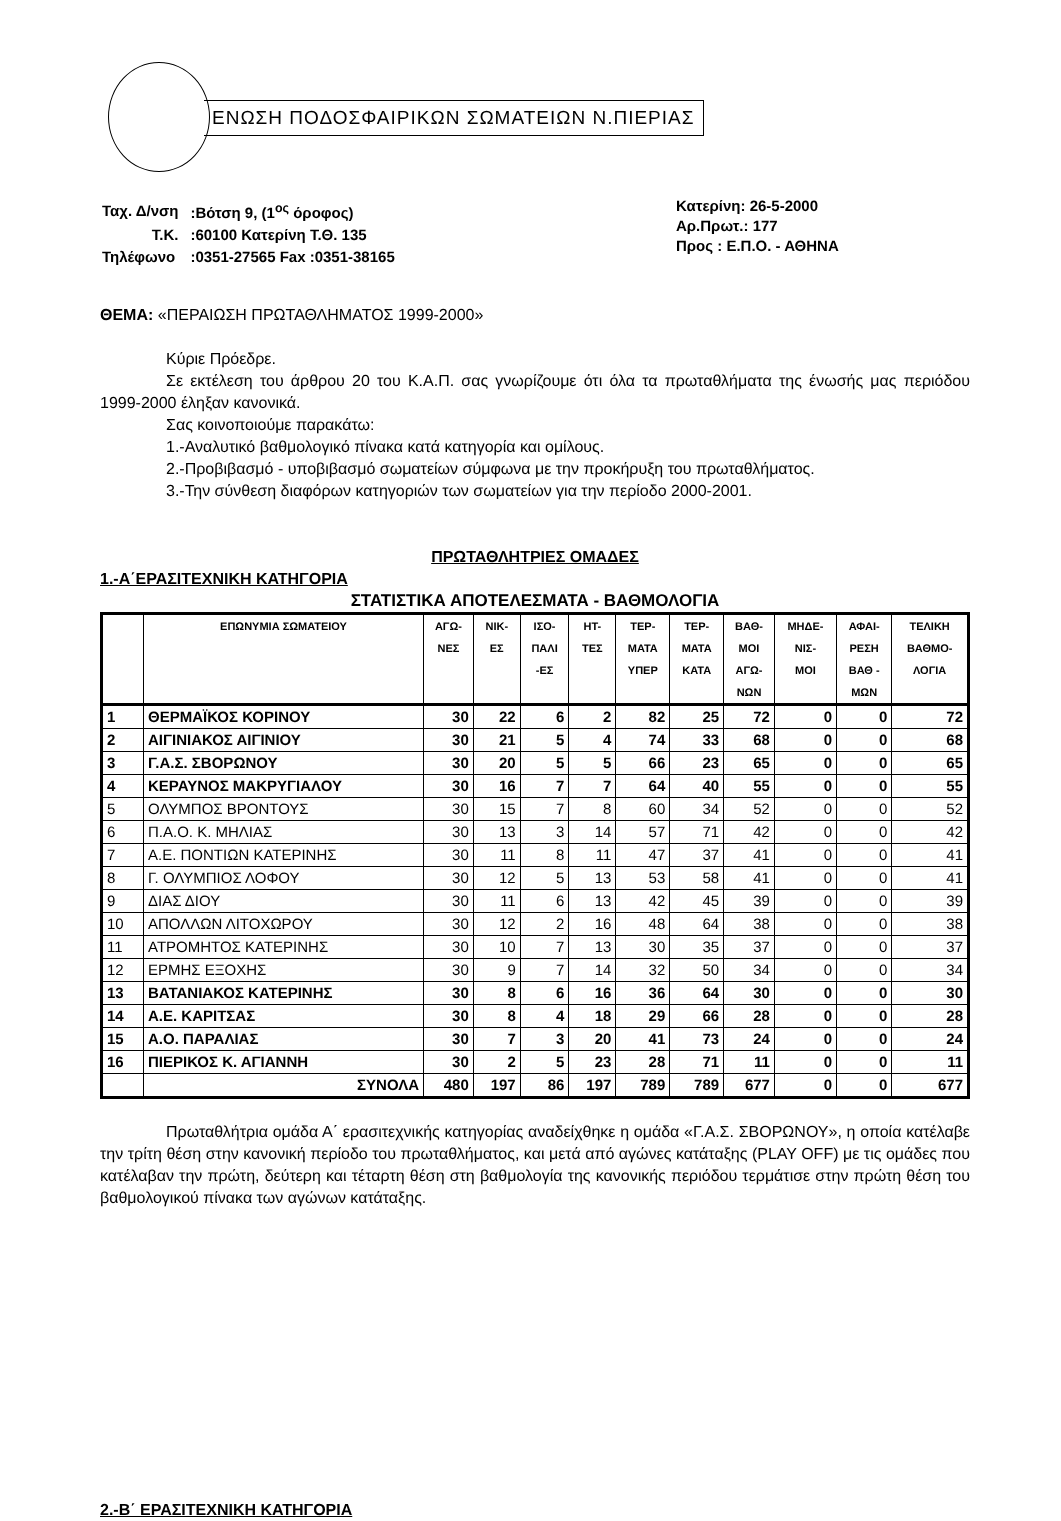ΕΝΩΣΗ ΠΟΔΟΣΦΑΙΡΙΚΩΝ ΣΩΜΑΤΕΙΩΝ Ν.ΠΙΕΡΙΑΣ
| Ταχ. Δ/νση | :Βότση 9, (1<sup>ος</sup> όροφος) |
| Τ.Κ. | :60100 Κατερίνη Τ.Θ. 135 |
| Τηλέφωνο | :0351-27565 Fax :0351-38165 |
Κατερίνη: 26-5-2000
Αρ.Πρωτ.: 177
Προς : Ε.Π.Ο. - ΑΘΗΝΑ
ΘΕΜΑ: «ΠΕΡΑΙΩΣΗ ΠΡΩΤΑΘΛΗΜΑΤΟΣ 1999-2000»
Κύριε Πρόεδρε.
Σε εκτέλεση του άρθρου 20 του Κ.Α.Π. σας γνωρίζουμε ότι όλα τα πρωταθλήματα της ένωσής μας περιόδου 1999-2000 έληξαν κανονικά.
Σας κοινοποιούμε παρακάτω:
1.-Αναλυτικό βαθμολογικό πίνακα κατά κατηγορία και ομίλους.
2.-Προβιβασμό - υποβιβασμό σωματείων σύμφωνα με την προκήρυξη του πρωταθλήματος.
3.-Την σύνθεση διαφόρων κατηγοριών των σωματείων για την περίοδο 2000-2001.
ΠΡΩΤΑΘΛΗΤΡΙΕΣ ΟΜΑΔΕΣ
1.-Α΄ΕΡΑΣΙΤΕΧΝΙΚΗ ΚΑΤΗΓΟΡΙΑ
ΣΤΑΤΙΣΤΙΚΑ ΑΠΟΤΕΛΕΣΜΑΤΑ - ΒΑΘΜΟΛΟΓΙΑ
| | ΕΠΩΝΥΜΙΑ ΣΩΜΑΤΕΙΟΥ | ΑΓΩ- ΝΕΣ | ΝΙΚ- ΕΣ | ΙΣΟ- ΠΑΛΙ -ΕΣ | ΗΤ- ΤΕΣ | ΤΕΡ- ΜΑΤΑ ΥΠΕΡ | ΤΕΡ- ΜΑΤΑ ΚΑΤΑ | ΒΑΘ- ΜΟΙ ΑΓΩ- ΝΩΝ | ΜΗΔΕ- ΝΙΣ- ΜΟΙ | ΑΦΑΙ- ΡΕΣΗ ΒΑΘ - ΜΩΝ | ΤΕΛΙΚΗ ΒΑΘΜΟ- ΛΟΓΙΑ |
| --- | --- | --- | --- | --- | --- | --- | --- | --- | --- | --- | --- |
| 1 | ΘΕΡΜΑΪΚΟΣ ΚΟΡΙΝΟΥ | 30 | 22 | 6 | 2 | 82 | 25 | 72 | 0 | 0 | 72 |
| 2 | ΑΙΓΙΝΙΑΚΟΣ ΑΙΓΙΝΙΟΥ | 30 | 21 | 5 | 4 | 74 | 33 | 68 | 0 | 0 | 68 |
| 3 | Γ.Α.Σ. ΣΒΟΡΩΝΟΥ | 30 | 20 | 5 | 5 | 66 | 23 | 65 | 0 | 0 | 65 |
| 4 | ΚΕΡΑΥΝΟΣ ΜΑΚΡΥΓΙΑΛΟΥ | 30 | 16 | 7 | 7 | 64 | 40 | 55 | 0 | 0 | 55 |
| 5 | ΟΛΥΜΠΟΣ ΒΡΟΝΤΟΥΣ | 30 | 15 | 7 | 8 | 60 | 34 | 52 | 0 | 0 | 52 |
| 6 | Π.Α.Ο. Κ. ΜΗΛΙΑΣ | 30 | 13 | 3 | 14 | 57 | 71 | 42 | 0 | 0 | 42 |
| 7 | Α.Ε. ΠΟΝΤΙΩΝ ΚΑΤΕΡΙΝΗΣ | 30 | 11 | 8 | 11 | 47 | 37 | 41 | 0 | 0 | 41 |
| 8 | Γ. ΟΛΥΜΠΙΟΣ ΛΟΦΟΥ | 30 | 12 | 5 | 13 | 53 | 58 | 41 | 0 | 0 | 41 |
| 9 | ΔΙΑΣ ΔΙΟΥ | 30 | 11 | 6 | 13 | 42 | 45 | 39 | 0 | 0 | 39 |
| 10 | ΑΠΟΛΛΩΝ ΛΙΤΟΧΩΡΟΥ | 30 | 12 | 2 | 16 | 48 | 64 | 38 | 0 | 0 | 38 |
| 11 | ΑΤΡΟΜΗΤΟΣ ΚΑΤΕΡΙΝΗΣ | 30 | 10 | 7 | 13 | 30 | 35 | 37 | 0 | 0 | 37 |
| 12 | ΕΡΜΗΣ ΕΞΟΧΗΣ | 30 | 9 | 7 | 14 | 32 | 50 | 34 | 0 | 0 | 34 |
| 13 | ΒΑΤΑΝΙΑΚΟΣ ΚΑΤΕΡΙΝΗΣ | 30 | 8 | 6 | 16 | 36 | 64 | 30 | 0 | 0 | 30 |
| 14 | Α.Ε. ΚΑΡΙΤΣΑΣ | 30 | 8 | 4 | 18 | 29 | 66 | 28 | 0 | 0 | 28 |
| 15 | Α.Ο. ΠΑΡΑΛΙΑΣ | 30 | 7 | 3 | 20 | 41 | 73 | 24 | 0 | 0 | 24 |
| 16 | ΠΙΕΡΙΚΟΣ Κ. ΑΓΙΑΝΝΗ | 30 | 2 | 5 | 23 | 28 | 71 | 11 | 0 | 0 | 11 |
| | ΣΥΝΟΛΑ | 480 | 197 | 86 | 197 | 789 | 789 | 677 | 0 | 0 | 677 |
Πρωταθλήτρια ομάδα Α΄ ερασιτεχνικής κατηγορίας αναδείχθηκε η ομάδα «Γ.Α.Σ. ΣΒΟΡΩΝΟΥ», η οποία κατέλαβε την τρίτη θέση στην κανονική περίοδο του πρωταθλήματος, και μετά από αγώνες κατάταξης (PLAY OFF) με τις ομάδες που κατέλαβαν την πρώτη, δεύτερη και τέταρτη θέση στη βαθμολογία της κανονικής περιόδου τερμάτισε στην πρώτη θέση του βαθμολογικού πίνακα των αγώνων κατάταξης.
2.-Β΄ ΕΡΑΣΙΤΕΧΝΙΚΗ ΚΑΤΗΓΟΡΙΑ